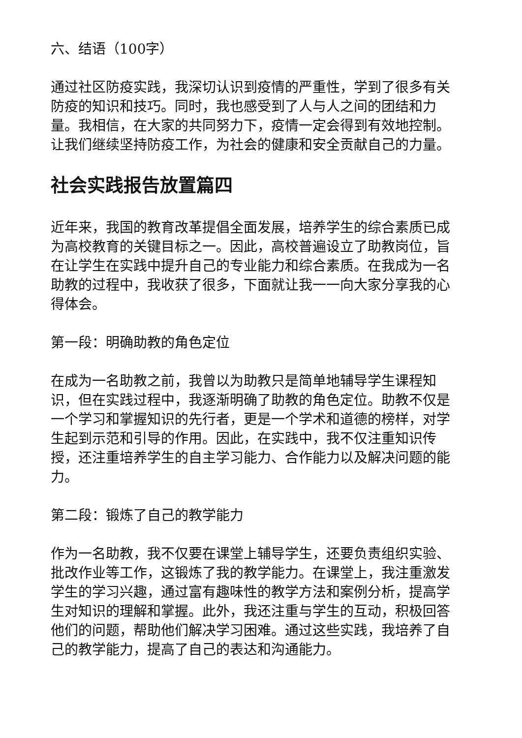六、结语（100字）
通过社区防疫实践，我深切认识到疫情的严重性，学到了很多有关防疫的知识和技巧。同时，我也感受到了人与人之间的团结和力量。我相信，在大家的共同努力下，疫情一定会得到有效地控制。让我们继续坚持防疫工作，为社会的健康和安全贡献自己的力量。
社会实践报告放置篇四
近年来，我国的教育改革提倡全面发展，培养学生的综合素质已成为高校教育的关键目标之一。因此，高校普遍设立了助教岗位，旨在让学生在实践中提升自己的专业能力和综合素质。在我成为一名助教的过程中，我收获了很多，下面就让我一一向大家分享我的心得体会。
第一段：明确助教的角色定位
在成为一名助教之前，我曾以为助教只是简单地辅导学生课程知识，但在实践过程中，我逐渐明确了助教的角色定位。助教不仅是一个学习和掌握知识的先行者，更是一个学术和道德的榜样，对学生起到示范和引导的作用。因此，在实践中，我不仅注重知识传授，还注重培养学生的自主学习能力、合作能力以及解决问题的能力。
第二段：锻炼了自己的教学能力
作为一名助教，我不仅要在课堂上辅导学生，还要负责组织实验、批改作业等工作，这锻炼了我的教学能力。在课堂上，我注重激发学生的学习兴趣，通过富有趣味性的教学方法和案例分析，提高学生对知识的理解和掌握。此外，我还注重与学生的互动，积极回答他们的问题，帮助他们解决学习困难。通过这些实践，我培养了自己的教学能力，提高了自己的表达和沟通能力。